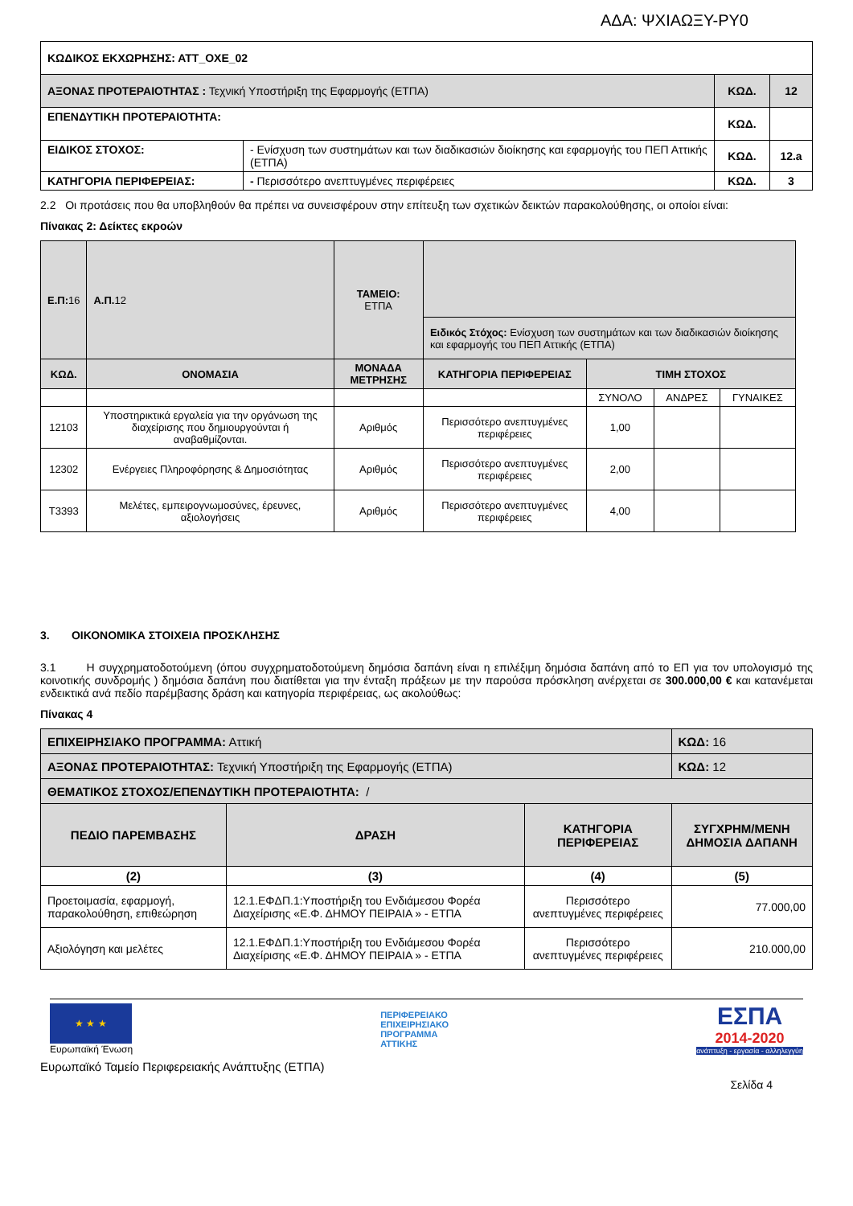ΑΔΑ: ΨΧΙΑΩΞΥ-ΡΥ0
| ΚΩΔΙΚΟΣ ΕΚΧΩΡΗΣΗΣ: ΑΤΤ_ΟΧΕ_02 | | | |
| ΑΞΟΝΑΣ ΠΡΟΤΕΡΑΙΟΤΗΤΑΣ : Τεχνική Υποστήριξη της Εφαρμογής (ΕΤΠΑ) | | ΚΩΔ. | 12 |
| ΕΠΕΝΔΥΤΙΚΗ ΠΡΟΤΕΡΑΙΟΤΗΤΑ: | | ΚΩΔ. | |
| ΕΙΔΙΚΟΣ ΣΤΟΧΟΣ: | - Ενίσχυση των συστημάτων και των διαδικασιών διοίκησης και εφαρμογής του ΠΕΠ Αττικής (ΕΤΠΑ) | ΚΩΔ. | 12.a |
| ΚΑΤΗΓΟΡΙΑ ΠΕΡΙΦΕΡΕΙΑΣ: | - Περισσότερο ανεπτυγμένες περιφέρειες | ΚΩΔ. | 3 |
2.2 Οι προτάσεις που θα υποβληθούν θα πρέπει να συνεισφέρουν στην επίτευξη των σχετικών δεικτών παρακολούθησης, οι οποίοι είναι:
Πίνακας 2: Δείκτες εκροών
| Ε.Π: 16 | Α.Π. 12 | ΤΑΜΕΙΟ: ΕΤΠΑ | | | | |
| | | | Ειδικός Στόχος: Ενίσχυση των συστημάτων και των διαδικασιών διοίκησης και εφαρμογής του ΠΕΠ Αττικής (ΕΤΠΑ) | | | |
| ΚΩΔ. | ΟΝΟΜΑΣΙΑ | ΜΟΝΑΔΑ ΜΕΤΡΗΣΗΣ | ΚΑΤΗΓΟΡΙΑ ΠΕΡΙΦΕΡΕΙΑΣ | ΤΙΜΗ ΣΤΟΧΟΣ | | |
| | | | | ΣΥΝΟΛΟ | ΑΝΔΡΕΣ | ΓΥΝΑΙΚΕΣ |
| 12103 | Υποστηρικτικά εργαλεία για την οργάνωση της διαχείρισης που δημιουργούνται ή αναβαθμίζονται. | Αριθμός | Περισσότερο ανεπτυγμένες περιφέρειες | 1,00 | | |
| 12302 | Ενέργειες Πληροφόρησης & Δημοσιότητας | Αριθμός | Περισσότερο ανεπτυγμένες περιφέρειες | 2,00 | | |
| T3393 | Μελέτες, εμπειρογνωμοσύνες, έρευνες, αξιολογήσεις | Αριθμός | Περισσότερο ανεπτυγμένες περιφέρειες | 4,00 | | |
3. ΟΙΚΟΝΟΜΙΚΑ ΣΤΟΙΧΕΙΑ ΠΡΟΣΚΛΗΣΗΣ
3.1 Η συγχρηματοδοτούμενη (όπου συγχρηματοδοτούμενη δημόσια δαπάνη είναι η επιλέξιμη δημόσια δαπάνη από το ΕΠ για τον υπολογισμό της κοινοτικής συνδρομής ) δημόσια δαπάνη που διατίθεται για την ένταξη πράξεων με την παρούσα πρόσκληση ανέρχεται σε 300.000,00 € και κατανέμεται ενδεικτικά ανά πεδίο παρέμβασης δράση και κατηγορία περιφέρειας, ως ακολούθως:
Πίνακας 4
| ΕΠΙΧΕΙΡΗΣΙΑΚΟ ΠΡΟΓΡΑΜΜΑ: Αττική | | | ΚΩΔ: 16 |
| ΑΞΟΝΑΣ ΠΡΟΤΕΡΑΙΟΤΗΤΑΣ: Τεχνική Υποστήριξη της Εφαρμογής (ΕΤΠΑ) | | | ΚΩΔ: 12 |
| ΘΕΜΑΤΙΚΟΣ ΣΤΟΧΟΣ/ΕΠΕΝΔΥΤΙΚΗ ΠΡΟΤΕΡΑΙΟΤΗΤΑ: / | | | |
| ΠΕΔΙΟ ΠΑΡΕΜΒΑΣΗΣ | ΔΡΑΣΗ | ΚΑΤΗΓΟΡΙΑ ΠΕΡΙΦΕΡΕΙΑΣ | ΣΥΓΧΡΗΜ/ΜΕΝΗ ΔΗΜΟΣΙΑ ΔΑΠΑΝΗ |
| (2) | (3) | (4) | (5) |
| Προετοιμασία, εφαρμογή, παρακολούθηση, επιθεώρηση | 12.1.ΕΦΔΠ.1:Υποστήριξη του Ενδιάμεσου Φορέα Διαχείρισης «Ε.Φ. ΔΗΜΟΥ ΠΕΙΡΑΙΑ » - ΕΤΠΑ | Περισσότερο ανεπτυγμένες περιφέρειες | 77.000,00 |
| Αξιολόγηση και μελέτες | 12.1.ΕΦΔΠ.1:Υποστήριξη του Ενδιάμεσου Φορέα Διαχείρισης «Ε.Φ. ΔΗΜΟΥ ΠΕΙΡΑΙΑ » - ΕΤΠΑ | Περισσότερο ανεπτυγμένες περιφέρειες | 210.000,00 |
★ ★ ★
Ευρωπαϊκή Ένωση
ΠΕΡΙΦΕΡΕΙΑΚΟ
ΕΠΙΧΕΙΡΗΣΙΑΚΟ
ΠΡΟΓΡΑΜΜΑ
ΑΤΤΙΚΗΣ
ΕΣΠΑ
2014-2020
ανάπτυξη - εργασία - αλληλεγγύη
Ευρωπαϊκό Ταμείο Περιφερειακής Ανάπτυξης (ΕΤΠΑ)
Σελίδα 4